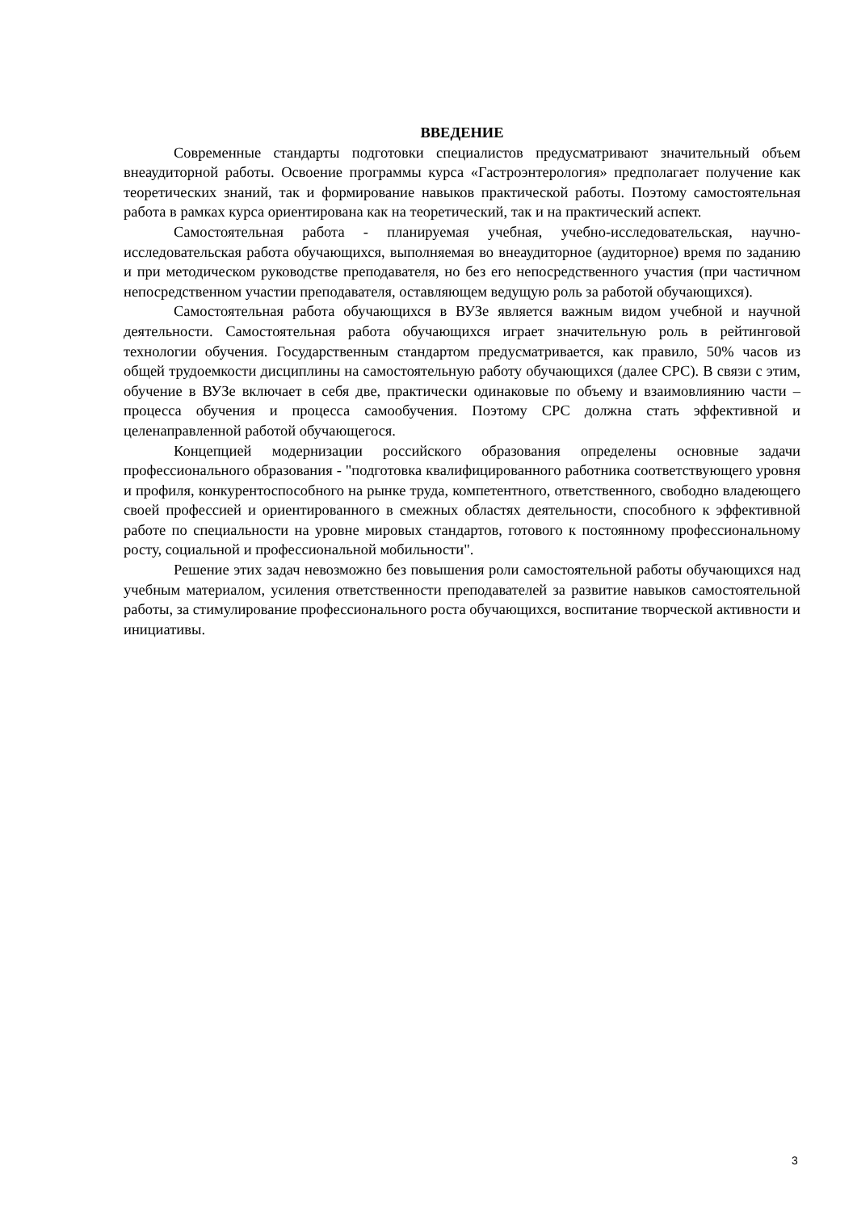ВВЕДЕНИЕ
Современные стандарты подготовки специалистов предусматривают значительный объем внеаудиторной работы. Освоение программы курса «Гастроэнтерология» предполагает получение как теоретических знаний, так и формирование навыков практической работы. Поэтому самостоятельная работа в рамках курса ориентирована как на теоретический, так и на практический аспект.
Самостоятельная работа - планируемая учебная, учебно-исследовательская, научно-исследовательская работа обучающихся, выполняемая во внеаудиторное (аудиторное) время по заданию и при методическом руководстве преподавателя, но без его непосредственного участия (при частичном непосредственном участии преподавателя, оставляющем ведущую роль за работой обучающихся).
Самостоятельная работа обучающихся в ВУЗе является важным видом учебной и научной деятельности. Самостоятельная работа обучающихся играет значительную роль в рейтинговой технологии обучения. Государственным стандартом предусматривается, как правило, 50% часов из общей трудоемкости дисциплины на самостоятельную работу обучающихся (далее СРС). В связи с этим, обучение в ВУЗе включает в себя две, практически одинаковые по объему и взаимовлиянию части – процесса обучения и процесса самообучения. Поэтому СРС должна стать эффективной и целенаправленной работой обучающегося.
Концепцией модернизации российского образования определены основные задачи профессионального образования - "подготовка квалифицированного работника соответствующего уровня и профиля, конкурентоспособного на рынке труда, компетентного, ответственного, свободно владеющего своей профессией и ориентированного в смежных областях деятельности, способного к эффективной работе по специальности на уровне мировых стандартов, готового к постоянному профессиональному росту, социальной и профессиональной мобильности".
Решение этих задач невозможно без повышения роли самостоятельной работы обучающихся над учебным материалом, усиления ответственности преподавателей за развитие навыков самостоятельной работы, за стимулирование профессионального роста обучающихся, воспитание творческой активности и инициативы.
3